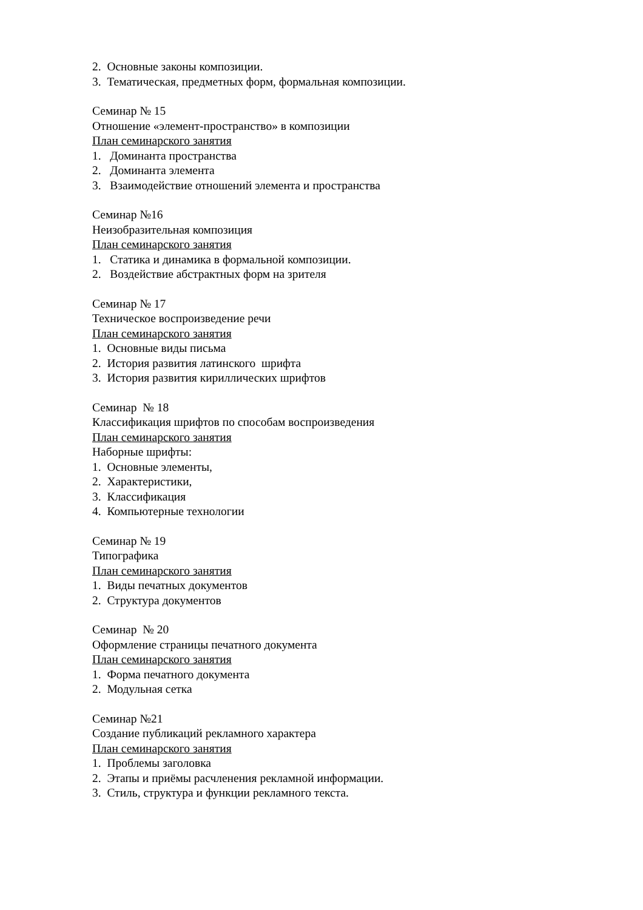2. Основные законы композиции.
3. Тематическая, предметных форм, формальная композиции.
Семинар № 15
Отношение «элемент-пространство» в композиции
План семинарского занятия
1. Доминанта пространства
2. Доминанта элемента
3. Взаимодействие отношений элемента и пространства
Семинар №16
Неизобразительная композиция
План семинарского занятия
1. Статика и динамика в формальной композиции.
2. Воздействие абстрактных форм на зрителя
Семинар № 17
Техническое воспроизведение речи
План семинарского занятия
1. Основные виды письма
2. История развития латинского шрифта
3. История развития кириллических шрифтов
Семинар № 18
Классификация шрифтов по способам воспроизведения
План семинарского занятия
Наборные шрифты:
1. Основные элементы,
2. Характеристики,
3. Классификация
4. Компьютерные технологии
Семинар № 19
Типографика
План семинарского занятия
1. Виды печатных документов
2. Структура документов
Семинар № 20
Оформление страницы печатного документа
План семинарского занятия
1. Форма печатного документа
2. Модульная сетка
Семинар №21
Создание публикаций рекламного характера
План семинарского занятия
1. Проблемы заголовка
2. Этапы и приёмы расчленения рекламной информации.
3. Стиль, структура и функции рекламного текста.